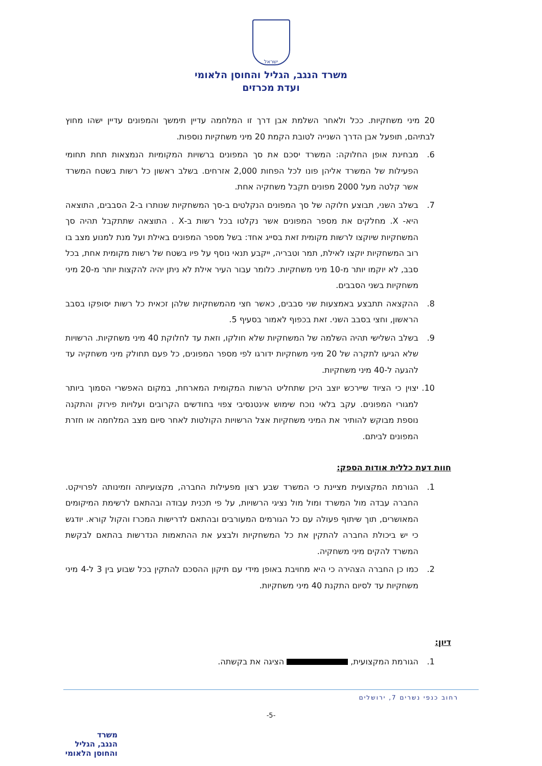ישראל
משרד הנגב, הגליל והחוסן הלאומי
ועדת מכרזים
20 מיני משחקיות. ככל ולאחר השלמת אבן דרך זו המלחמה עדיין תימשך והמפונים עדיין ישהו מחוץ לבתיהם, תופעל אבן הדרך השנייה לטובת הקמת 20 מיני משחקיות נוספות.
6. מבחינת אופן החלוקה: המשרד יסכם את סך המפונים ברשויות המקומיות הנמצאות תחת תחומי הפעילות של המשרד אליהן פונו לכל הפחות 2,000 אזרחים. בשלב ראשון כל רשות בשטח המשרד אשר קלטה מעל 2000 מפונים תקבל משחקיה אחת.
7. בשלב השני, תבוצע חלוקה של סך המפונים הנקלטים ב-סך המשחקיות שנותרו ב-2 הסבבים, התוצאה היא- X. מחלקים את מספר המפונים אשר נקלטו בכל רשות ב-X . התוצאה שתתקבל תהיה סך המשחקיות שיוקצו לרשות מקומית זאת בסייג אחד: בשל מספר המפונים באילת ועל מנת למנוע מצב בו רוב המשחקיות יוקצו לאילת, תמר וטבריה, ייקבע תנאי נוסף על פיו בשטח של רשות מקומית אחת, בכל סבב, לא יוקמו יותר מ-10 מיני משחקיות. כלומר עבור העיר אילת לא ניתן יהיה להקצות יותר מ-20 מיני משחקיות בשני הסבבים.
8. ההקצאה תתבצע באמצעות שני סבבים, כאשר חצי מהמשחקיות שלהן זכאית כל רשות יסופקו בסבב הראשון, וחצי בסבב השני. זאת בכפוף לאמור בסעיף 5.
9. בשלב השלישי תהיה השלמה של המשחקיות שלא חולקו, וזאת עד לחלוקת 40 מיני משחקיות. הרשויות שלא הגיעו לתקרה של 20 מיני משחקיות ידורגו לפי מספר המפונים, כל פעם תחולק מיני משחקיה עד להגעה ל-40 מיני משחקיות.
10. יצוין כי הציוד שיירכש יוצב היכן שתחליט הרשות המקומית המארחת, במקום האפשרי הסמוך ביותר למגורי המפונים. עקב בלאי נוכח שימוש אינטנסיבי צפוי בחודשים הקרובים ועלויות פירוק והתקנה נוספת מבוקש להותיר את המיני משחקיות אצל הרשויות הקולטות לאחר סיום מצב המלחמה או חזרת המפונים לביתם.
חוות דעת כללית אודות הספק:
1. הגורמת המקצועית מציינת כי המשרד שבע רצון מפעילות החברה, מקצועיותה וזמינותה לפרויקט. החברה עבדה מול המשרד ומול מול נציגי הרשויות, על פי תכנית עבודה ובהתאם לרשימת המיקומים המאושרים, תוך שיתוף פעולה עם כל הגורמים המעורבים ובהתאם לדרישות המכרז והקול קורא. יודגש כי יש ביכולת החברה להתקין את כל המשחקיות ולבצע את ההתאמות הנדרשות בהתאם לבקשת המשרד להקים מיני משחקיה.
2. כמו כן החברה הצהירה כי היא מחויבת באופן מידי עם תיקון ההסכם להתקין בכל שבוע בין 3 ל-4 מיני משחקיות עד לסיום התקנת 40 מיני משחקיות.
דיון:
1. הגורמת המקצועית, הציגה את בקשתה.
רחוב כנפי נשרים 7, ירושלים
-5-
משרד
הנגב, הגליל
והחוסן הלאומי